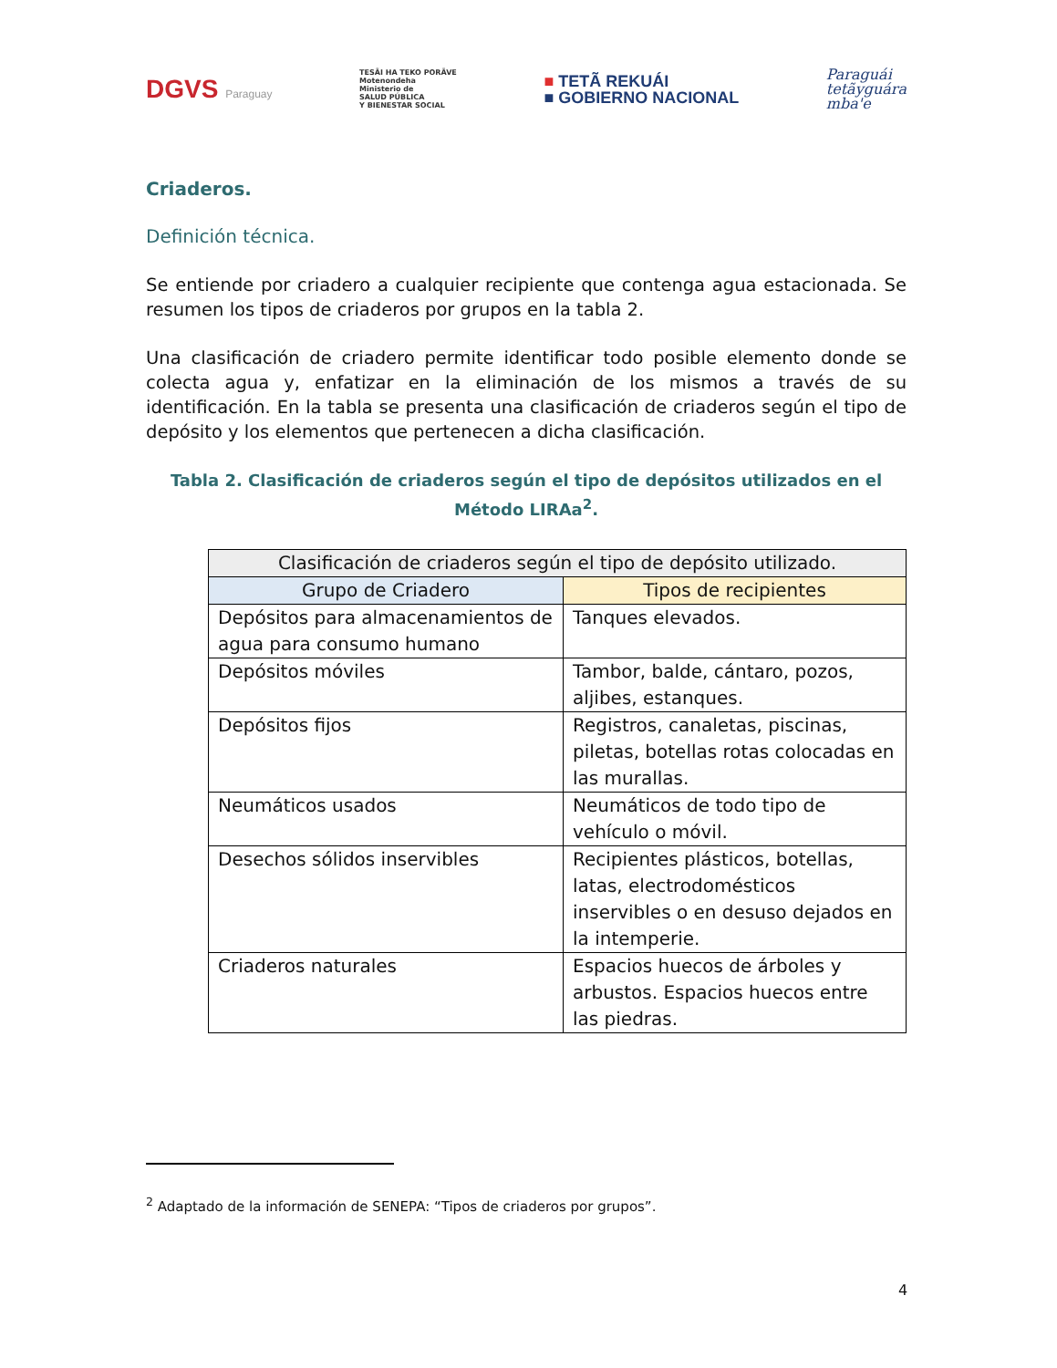DGVS Paraguay
TESÃI HA TEKO PORÃVE
Motenondeha
Ministerio de
SALUD PÚBLICA
Y BIENESTAR SOCIAL
■ TETÃ REKUÁI
■ GOBIERNO NACIONAL
Paraguái
tetãyguára
mba'e
Criaderos.
Definición técnica.
Se entiende por criadero a cualquier recipiente que contenga agua estacionada. Se resumen los tipos de criaderos por grupos en la tabla 2.
Una clasificación de criadero permite identificar todo posible elemento donde se colecta agua y, enfatizar en la eliminación de los mismos a través de su identificación. En la tabla se presenta una clasificación de criaderos según el tipo de depósito y los elementos que pertenecen a dicha clasificación.
Tabla 2. Clasificación de criaderos según el tipo de depósitos utilizados en el Método LIRAa<sup>2</sup>.
| Clasificación de criaderos según el tipo de depósito utilizado. | |
| --- | --- |
| Grupo de Criadero | Tipos de recipientes |
| Depósitos para almacenamientos de agua para consumo humano | Tanques elevados. |
| Depósitos móviles | Tambor, balde, cántaro, pozos, aljibes, estanques. |
| Depósitos fijos | Registros, canaletas, piscinas, piletas, botellas rotas colocadas en las murallas. |
| Neumáticos usados | Neumáticos de todo tipo de vehículo o móvil. |
| Desechos sólidos inservibles | Recipientes plásticos, botellas, latas, electrodomésticos inservibles o en desuso dejados en la intemperie. |
| Criaderos naturales | Espacios huecos de árboles y arbustos. Espacios huecos entre las piedras. |
<sup>2</sup> Adaptado de la información de SENEPA: “Tipos de criaderos por grupos”.
4